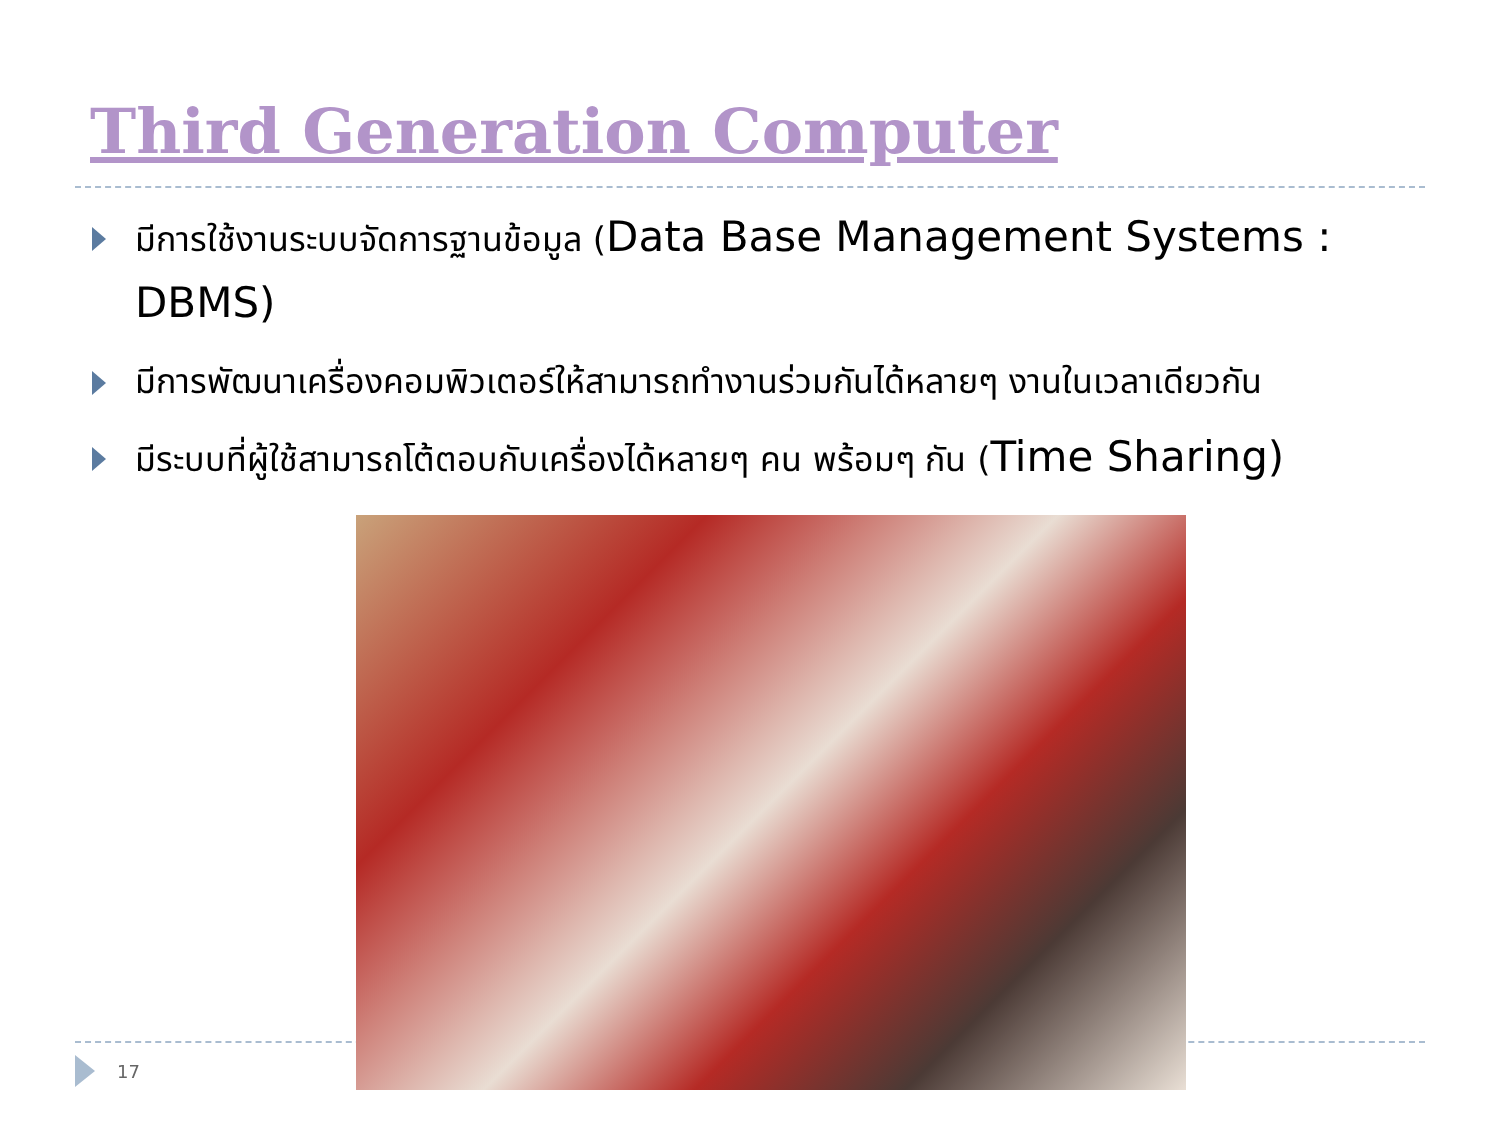Third Generation Computer
มีการใช้งานระบบจัดการฐานข้อมูล (Data Base Management Systems : DBMS)
มีการพัฒนาเครื่องคอมพิวเตอร์ให้สามารถทำงานร่วมกันได้หลายๆ งานในเวลาเดียวกัน
มีระบบที่ผู้ใช้สามารถโต้ตอบกับเครื่องได้หลายๆ คน พร้อมๆ กัน (Time Sharing)
17